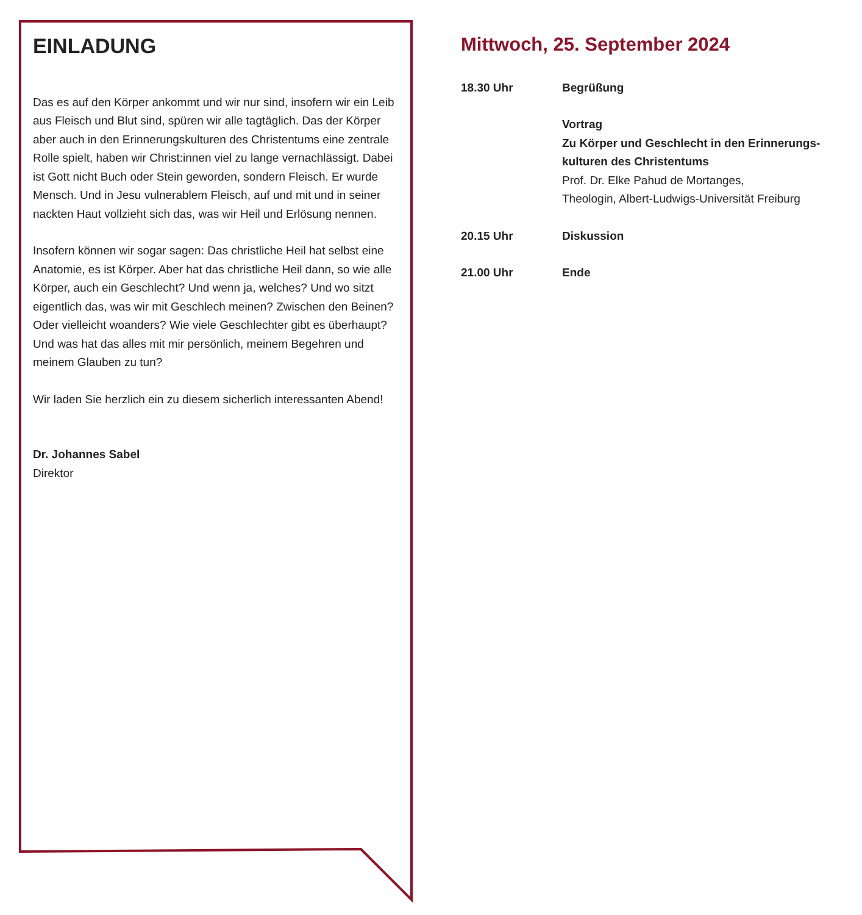EINLADUNG
Das es auf den Körper ankommt und wir nur sind, insofern wir ein Leib aus Fleisch und Blut sind, spüren wir alle tagtäglich. Das der Körper aber auch in den Erinnerungskulturen des Christentums eine zentrale Rolle spielt, haben wir Christ:innen viel zu lange vernachlässigt. Dabei ist Gott nicht Buch oder Stein geworden, sondern Fleisch. Er wurde Mensch. Und in Jesu vulnerablem Fleisch, auf und mit und in seiner nackten Haut vollzieht sich das, was wir Heil und Erlösung nennen.
Insofern können wir sogar sagen: Das christliche Heil hat selbst eine Anatomie, es ist Körper. Aber hat das christliche Heil dann, so wie alle Körper, auch ein Geschlecht? Und wenn ja, welches? Und wo sitzt eigentlich das, was wir mit Geschlech meinen? Zwischen den Beinen? Oder vielleicht woanders? Wie viele Geschlechter gibt es überhaupt? Und was hat das alles mit mir persönlich, meinem Begehren und meinem Glauben zu tun?
Wir laden Sie herzlich ein zu diesem sicherlich interessanten Abend!
Dr. Johannes Sabel
Direktor
Mittwoch, 25. September 2024
18.30 Uhr Begrüßung
Vortrag
Zu Körper und Geschlecht in den Erinnerungs-
kulturen des Christentums
Prof. Dr. Elke Pahud de Mortanges,
Theologin, Albert-Ludwigs-Universität Freiburg
20.15 Uhr Diskussion
21.00 Uhr Ende